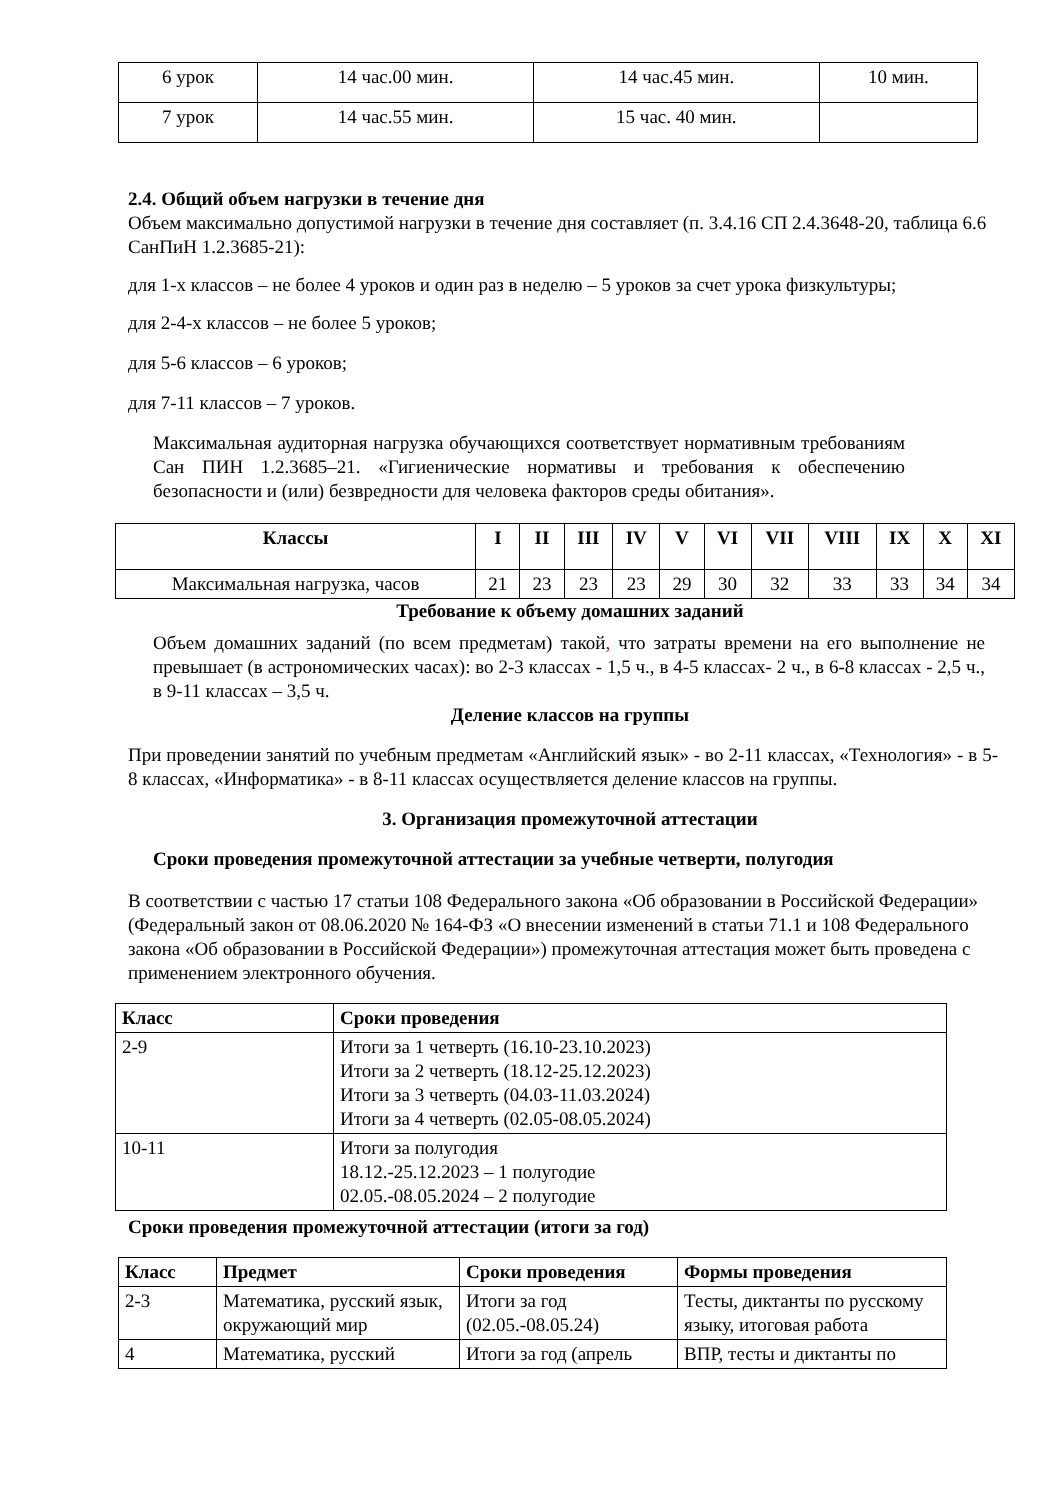| 6 урок | 14 час.00 мин. | 14 час.45 мин. | 10 мин. |
| 7 урок | 14 час.55 мин. | 15 час. 40 мин. | |
2.4. Общий объем нагрузки в течение дня
Объем максимально допустимой нагрузки в течение дня составляет (п. 3.4.16 СП 2.4.3648-20, таблица 6.6 СанПиН 1.2.3685-21):
для 1-х классов – не более 4 уроков и один раз в неделю – 5 уроков за счет урока физкультуры;
для 2-4-х классов – не более 5 уроков;
для 5-6 классов – 6 уроков;
для 7-11 классов – 7 уроков.
Максимальная аудиторная нагрузка обучающихся соответствует нормативным требованиям Сан ПИН 1.2.3685–21. «Гигиенические нормативы и требования к обеспечению безопасности и (или) безвредности для человека факторов среды обитания».
| Классы | I | II | III | IV | V | VI | VII | VIII | IX | X | XI |
| --- | --- | --- | --- | --- | --- | --- | --- | --- | --- | --- | --- |
| Максимальная нагрузка, часов | 21 | 23 | 23 | 23 | 29 | 30 | 32 | 33 | 33 | 34 | 34 |
Требование к объему домашних заданий
Объем домашних заданий (по всем предметам) такой, что затраты времени на его выполнение не превышает (в астрономических часах): во 2-3 классах - 1,5 ч., в 4-5 классах- 2 ч., в 6-8 классах - 2,5 ч., в 9-11 классах – 3,5 ч.
Деление классов на группы
При проведении занятий по учебным предметам «Английский язык» - во 2-11 классах, «Технология» - в 5-8 классах, «Информатика» - в 8-11 классах осуществляется деление классов на группы.
3. Организация промежуточной аттестации
Сроки проведения промежуточной аттестации за учебные четверти, полугодия
В соответствии с частью 17 статьи 108 Федерального закона «Об образовании в Российской Федерации» (Федеральный закон от 08.06.2020 № 164-ФЗ «О внесении изменений в статьи 71.1 и 108 Федерального закона «Об образовании в Российской Федерации») промежуточная аттестация может быть проведена с применением электронного обучения.
| Класс | Сроки проведения |
| --- | --- |
| 2-9 | Итоги за 1 четверть (16.10-23.10.2023) Итоги за 2 четверть (18.12-25.12.2023) Итоги за 3 четверть (04.03-11.03.2024) Итоги за 4 четверть (02.05-08.05.2024) |
| 10-11 | Итоги за полугодия 18.12.-25.12.2023 – 1 полугодие 02.05.-08.05.2024 – 2 полугодие |
Сроки проведения промежуточной аттестации (итоги за год)
| Класс | Предмет | Сроки проведения | Формы проведения |
| --- | --- | --- | --- |
| 2-3 | Математика, русский язык, окружающий мир | Итоги за год (02.05.-08.05.24) | Тесты, диктанты по русскому языку, итоговая работа |
| 4 | Математика, русский | Итоги за год (апрель | ВПР, тесты и диктанты по |